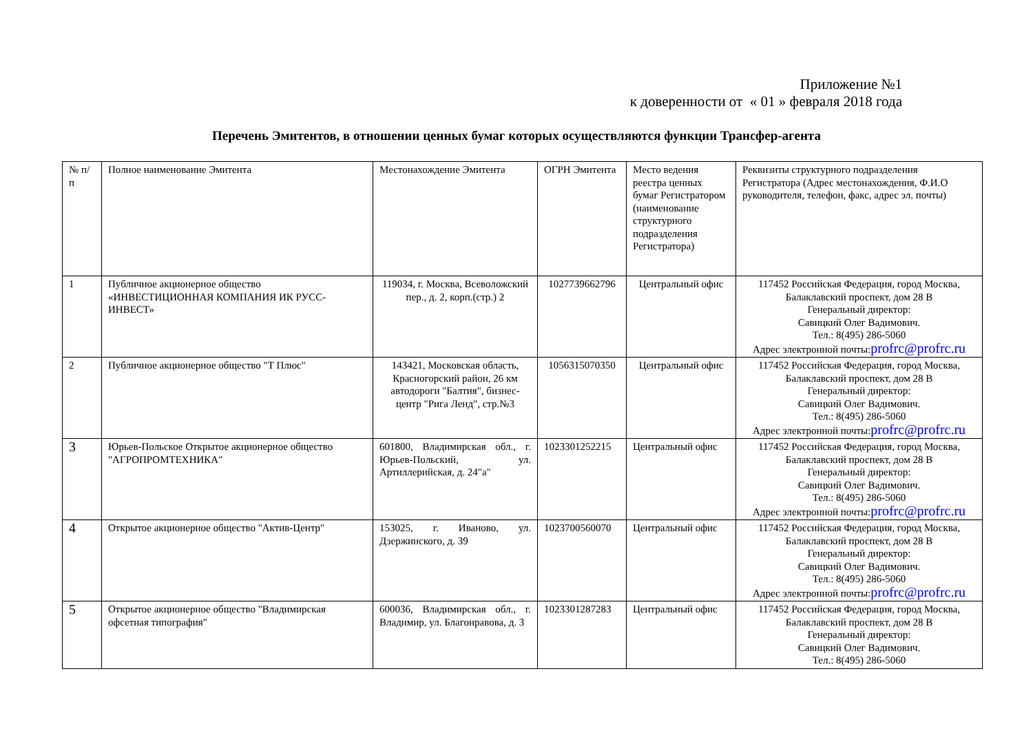Приложение №1
к доверенности от « 01 » февраля 2018 года
Перечень Эмитентов, в отношении ценных бумаг которых осуществляются функции Трансфер-агента
| № п/п | Полное наименование Эмитента | Местонахождение Эмитента | ОГРН Эмитента | Место ведения реестра ценных бумаг Регистратором (наименование структурного подразделения Регистратора) | Реквизиты структурного подразделения Регистратора (Адрес местонахождения, Ф.И.О руководителя, телефон, факс, адрес эл. почты) |
| 1 | Публичное акционерное общество «ИНВЕСТИЦИОННАЯ КОМПАНИЯ ИК РУСС-ИНВЕСТ» | 119034, г. Москва, Всеволожский пер., д. 2, корп.(стр.) 2 | 1027739662796 | Центральный офис | 117452 Российская Федерация, город Москва, Балаклавский проспект, дом 28 В Генеральный директор: Савицкий Олег Вадимович. Тел.: 8(495) 286-5060 Адрес электронной почты: profrc@profrc.ru |
| 2 | Публичное акционерное общество "Т Плюс" | 143421, Московская область, Красногорский район, 26 км автодороги "Балтия", бизнес-центр "Рига Ленд", стр.№3 | 1056315070350 | Центральный офис | 117452 Российская Федерация, город Москва, Балаклавский проспект, дом 28 В Генеральный директор: Савицкий Олег Вадимович. Тел.: 8(495) 286-5060 Адрес электронной почты: profrc@profrc.ru |
| 3 | Юрьев-Польское Открытое акционерное общество "АГРОПРОМТЕХНИКА" | 601800, Владимирская обл., г. Юрьев-Польский, ул. Артиллерийская, д. 24"а" | 1023301252215 | Центральный офис | 117452 Российская Федерация, город Москва, Балаклавский проспект, дом 28 В Генеральный директор: Савицкий Олег Вадимович. Тел.: 8(495) 286-5060 Адрес электронной почты: profrc@profrc.ru |
| 4 | Открытое акционерное общество "Актив-Центр" | 153025, г. Иваново, ул. Дзержинского, д. 39 | 1023700560070 | Центральный офис | 117452 Российская Федерация, город Москва, Балаклавский проспект, дом 28 В Генеральный директор: Савицкий Олег Вадимович. Тел.: 8(495) 286-5060 Адрес электронной почты: profrc@profrc.ru |
| 5 | Открытое акционерное общество "Владимирская офсетная типография" | 600036, Владимирская обл., г. Владимир, ул. Благонравова, д. 3 | 1023301287283 | Центральный офис | 117452 Российская Федерация, город Москва, Балаклавский проспект, дом 28 В Генеральный директор: Савицкий Олег Вадимович. Тел.: 8(495) 286-5060 |